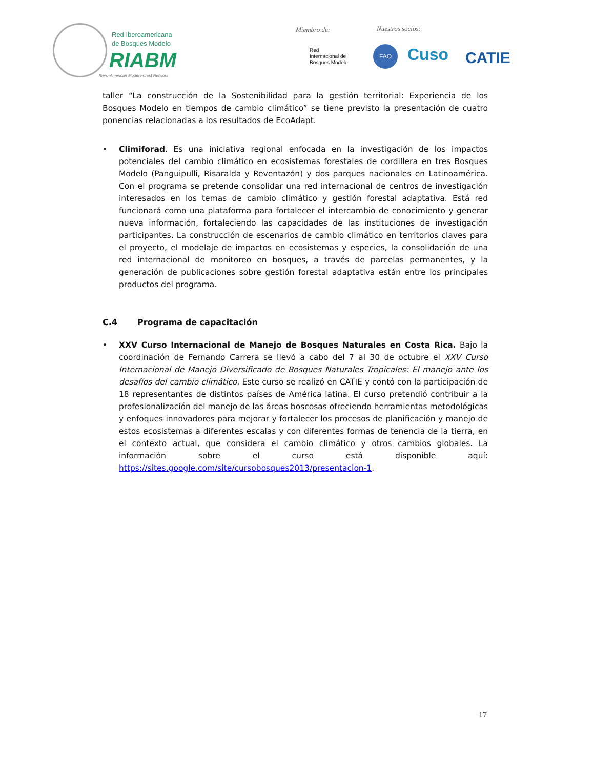Red Iberoamericana
de Bosques Modelo
RIABM
Ibero-American Model Forest Network
Miembro de: Nuestros socios:
Red
Internacional de
Bosques Modelo
FAO Cuso CATIE
taller “La construcción de la Sostenibilidad para la gestión territorial: Experiencia de los Bosques Modelo en tiempos de cambio climático” se tiene previsto la presentación de cuatro ponencias relacionadas a los resultados de EcoAdapt.
• Climiforad. Es una iniciativa regional enfocada en la investigación de los impactos potenciales del cambio climático en ecosistemas forestales de cordillera en tres Bosques Modelo (Panguipulli, Risaralda y Reventazón) y dos parques nacionales en Latinoamérica. Con el programa se pretende consolidar una red internacional de centros de investigación interesados en los temas de cambio climático y gestión forestal adaptativa. Está red funcionará como una plataforma para fortalecer el intercambio de conocimiento y generar nueva información, fortaleciendo las capacidades de las instituciones de investigación participantes. La construcción de escenarios de cambio climático en territorios claves para el proyecto, el modelaje de impactos en ecosistemas y especies, la consolidación de una red internacional de monitoreo en bosques, a través de parcelas permanentes, y la generación de publicaciones sobre gestión forestal adaptativa están entre los principales productos del programa.
C.4 Programa de capacitación
• XXV Curso Internacional de Manejo de Bosques Naturales en Costa Rica. Bajo la coordinación de Fernando Carrera se llevó a cabo del 7 al 30 de octubre el XXV Curso Internacional de Manejo Diversificado de Bosques Naturales Tropicales: El manejo ante los desafíos del cambio climático. Este curso se realizó en CATIE y contó con la participación de 18 representantes de distintos países de América latina. El curso pretendió contribuir a la profesionalización del manejo de las áreas boscosas ofreciendo herramientas metodológicas y enfoques innovadores para mejorar y fortalecer los procesos de planificación y manejo de estos ecosistemas a diferentes escalas y con diferentes formas de tenencia de la tierra, en el contexto actual, que considera el cambio climático y otros cambios globales. La información sobre el curso está disponible aquí: https://sites.google.com/site/cursobosques2013/presentacion-1.
17